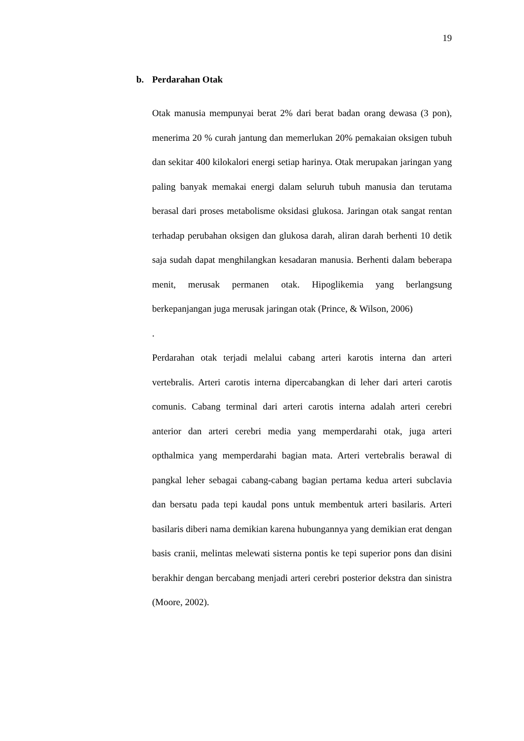19
b. Perdarahan Otak
Otak manusia mempunyai berat 2% dari berat badan orang dewasa (3 pon), menerima 20 % curah jantung dan memerlukan 20% pemakaian oksigen tubuh dan sekitar 400 kilokalori energi setiap harinya. Otak merupakan jaringan yang paling banyak memakai energi dalam seluruh tubuh manusia dan terutama berasal dari proses metabolisme oksidasi glukosa. Jaringan otak sangat rentan terhadap perubahan oksigen dan glukosa darah, aliran darah berhenti 10 detik saja sudah dapat menghilangkan kesadaran manusia. Berhenti dalam beberapa menit, merusak permanen otak. Hipoglikemia yang berlangsung berkepanjangan juga merusak jaringan otak (Prince, & Wilson, 2006)
.
Perdarahan otak terjadi melalui cabang arteri karotis interna dan arteri vertebralis. Arteri carotis interna dipercabangkan di leher dari arteri carotis comunis. Cabang terminal dari arteri carotis interna adalah arteri cerebri anterior dan arteri cerebri media yang memperdarahi otak, juga arteri opthalmica yang memperdarahi bagian mata. Arteri vertebralis berawal di pangkal leher sebagai cabang-cabang bagian pertama kedua arteri subclavia dan bersatu pada tepi kaudal pons untuk membentuk arteri basilaris. Arteri basilaris diberi nama demikian karena hubungannya yang demikian erat dengan basis cranii, melintas melewati sisterna pontis ke tepi superior pons dan disini berakhir dengan bercabang menjadi arteri cerebri posterior dekstra dan sinistra (Moore, 2002).